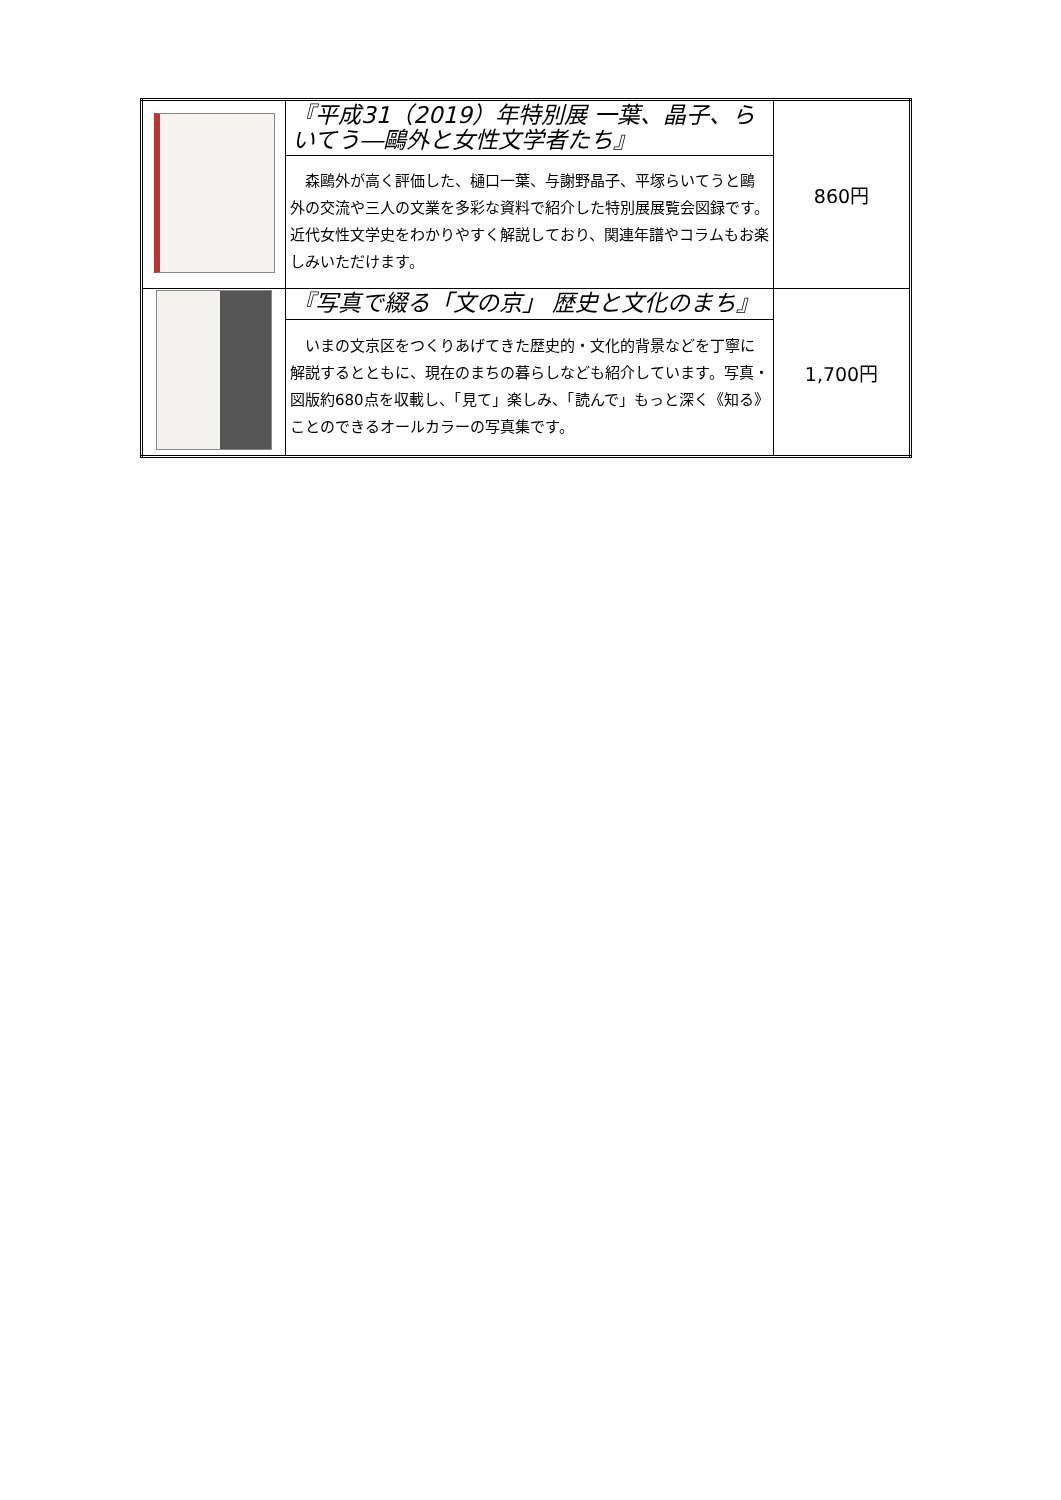| | 『平成31（2019）年特別展 一葉、晶子、らいてう―鷗外と女性文学者たち』 | 860円 |
| | 森鷗外が高く評価した、樋口一葉、与謝野晶子、平塚らいてうと鷗外の交流や三人の文業を多彩な資料で紹介した特別展展覧会図録です。近代女性文学史をわかりやすく解説しており、関連年譜やコラムもお楽しみいただけます。 | |
| | 『写真で綴る「文の京」 歴史と文化のまち』 | 1,700円 |
| | いまの文京区をつくりあげてきた歴史的・文化的背景などを丁寧に解説するとともに、現在のまちの暮らしなども紹介しています。写真・図版約680点を収載し、「見て」楽しみ、「読んで」もっと深く《知る》ことのできるオールカラーの写真集です。 | |